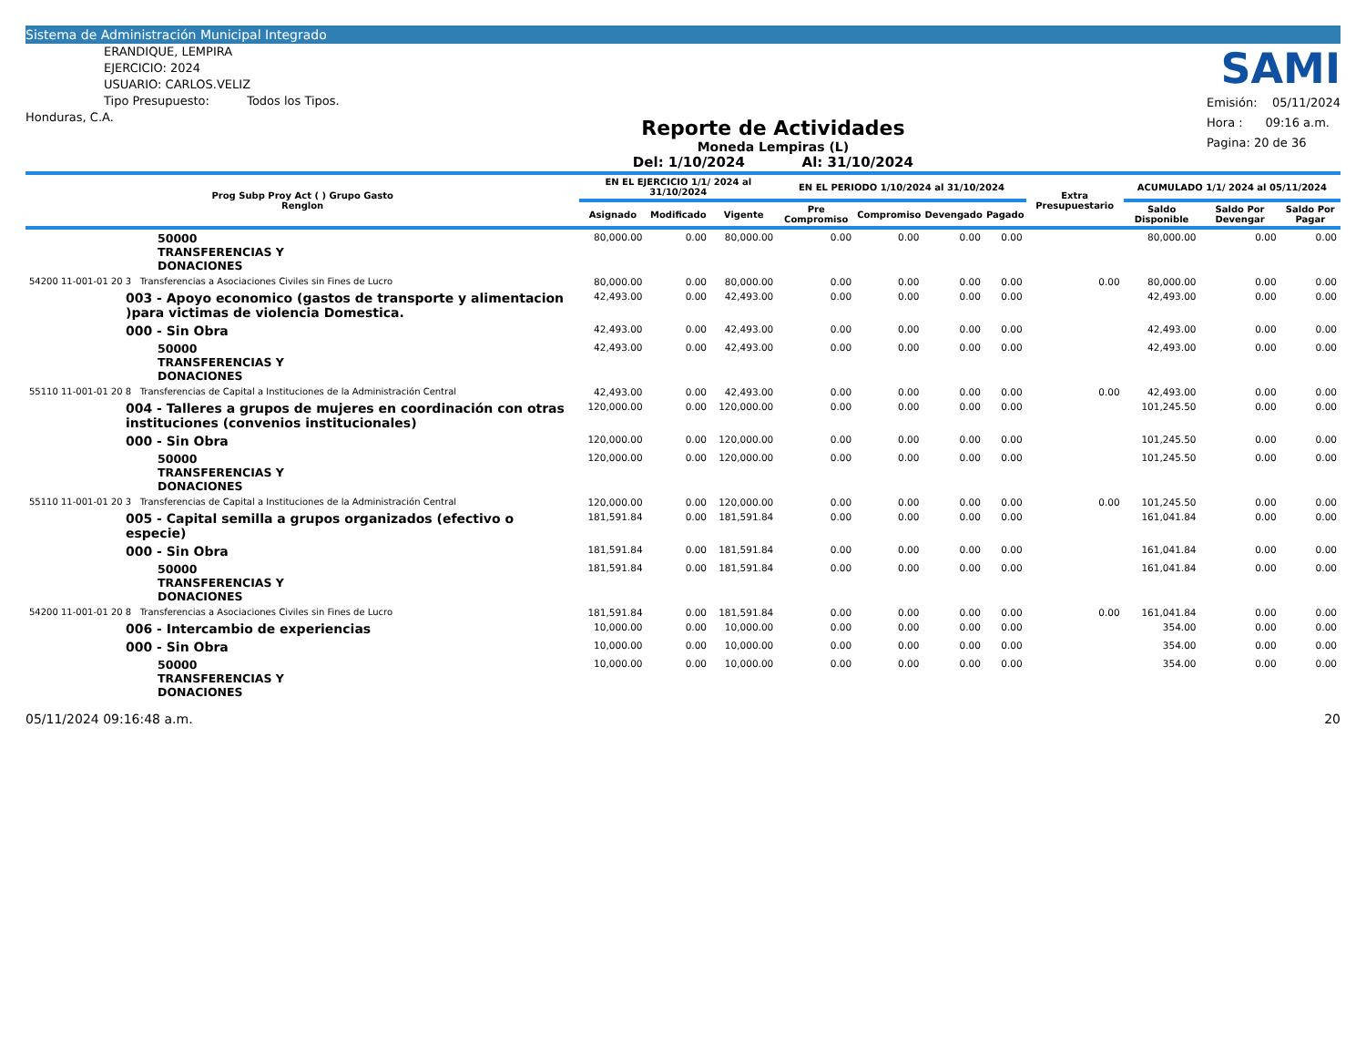Sistema de Administración Municipal Integrado
ERANDIQUE, LEMPIRA
EJERCICIO: 2024
USUARIO: CARLOS.VELIZ
Tipo Presupuesto: Todos los Tipos.
Honduras, C.A.
Reporte de Actividades
Moneda Lempiras (L)
Del: 1/10/2024 Al: 31/10/2024
SAMI
Emisión: 05/11/2024
Hora : 09:16 a.m.
Pagina: 20 de 36
| Prog Subp Proy Act ( ) Grupo Gasto Renglon | EN EL EJERCICIO 1/1/ 2024 al 31/10/2024 | | | EN EL PERIODO 1/10/2024 al 31/10/2024 | | | | Extra Presupuestario | ACUMULADO 1/1/ 2024 al 05/11/2024 | | |
| --- | --- | --- | --- | --- | --- | --- | --- | --- | --- | --- | --- |
| | Asignado | Modificado | Vigente | Pre Compromiso | Compromiso | Devengado | Pagado | | Saldo Disponible | Saldo Por Devengar | Saldo Por Pagar |
| 50000 TRANSFERENCIAS Y DONACIONES | 80,000.00 | 0.00 | 80,000.00 | 0.00 | 0.00 | 0.00 | 0.00 | | 80,000.00 | 0.00 | 0.00 |
| 54200 11-001-01 20 3 Transferencias a Asociaciones Civiles sin Fines de Lucro | 80,000.00 | 0.00 | 80,000.00 | 0.00 | 0.00 | 0.00 | 0.00 | 0.00 | 80,000.00 | 0.00 | 0.00 |
| 003 - Apoyo economico (gastos de transporte y alimentacion )para victimas de violencia Domestica. | 42,493.00 | 0.00 | 42,493.00 | 0.00 | 0.00 | 0.00 | 0.00 | | 42,493.00 | 0.00 | 0.00 |
| 000 - Sin Obra | 42,493.00 | 0.00 | 42,493.00 | 0.00 | 0.00 | 0.00 | 0.00 | | 42,493.00 | 0.00 | 0.00 |
| 50000 TRANSFERENCIAS Y DONACIONES | 42,493.00 | 0.00 | 42,493.00 | 0.00 | 0.00 | 0.00 | 0.00 | | 42,493.00 | 0.00 | 0.00 |
| 55110 11-001-01 20 8 Transferencias de Capital a Instituciones de la Administración Central | 42,493.00 | 0.00 | 42,493.00 | 0.00 | 0.00 | 0.00 | 0.00 | 0.00 | 42,493.00 | 0.00 | 0.00 |
| 004 - Talleres a grupos de mujeres en coordinación con otras instituciones (convenios institucionales) | 120,000.00 | 0.00 | 120,000.00 | 0.00 | 0.00 | 0.00 | 0.00 | | 101,245.50 | 0.00 | 0.00 |
| 000 - Sin Obra | 120,000.00 | 0.00 | 120,000.00 | 0.00 | 0.00 | 0.00 | 0.00 | | 101,245.50 | 0.00 | 0.00 |
| 50000 TRANSFERENCIAS Y DONACIONES | 120,000.00 | 0.00 | 120,000.00 | 0.00 | 0.00 | 0.00 | 0.00 | | 101,245.50 | 0.00 | 0.00 |
| 55110 11-001-01 20 3 Transferencias de Capital a Instituciones de la Administración Central | 120,000.00 | 0.00 | 120,000.00 | 0.00 | 0.00 | 0.00 | 0.00 | 0.00 | 101,245.50 | 0.00 | 0.00 |
| 005 - Capital semilla a grupos organizados (efectivo o especie) | 181,591.84 | 0.00 | 181,591.84 | 0.00 | 0.00 | 0.00 | 0.00 | | 161,041.84 | 0.00 | 0.00 |
| 000 - Sin Obra | 181,591.84 | 0.00 | 181,591.84 | 0.00 | 0.00 | 0.00 | 0.00 | | 161,041.84 | 0.00 | 0.00 |
| 50000 TRANSFERENCIAS Y DONACIONES | 181,591.84 | 0.00 | 181,591.84 | 0.00 | 0.00 | 0.00 | 0.00 | | 161,041.84 | 0.00 | 0.00 |
| 54200 11-001-01 20 8 Transferencias a Asociaciones Civiles sin Fines de Lucro | 181,591.84 | 0.00 | 181,591.84 | 0.00 | 0.00 | 0.00 | 0.00 | 0.00 | 161,041.84 | 0.00 | 0.00 |
| 006 - Intercambio de experiencias | 10,000.00 | 0.00 | 10,000.00 | 0.00 | 0.00 | 0.00 | 0.00 | | 354.00 | 0.00 | 0.00 |
| 000 - Sin Obra | 10,000.00 | 0.00 | 10,000.00 | 0.00 | 0.00 | 0.00 | 0.00 | | 354.00 | 0.00 | 0.00 |
| 50000 TRANSFERENCIAS Y DONACIONES | 10,000.00 | 0.00 | 10,000.00 | 0.00 | 0.00 | 0.00 | 0.00 | | 354.00 | 0.00 | 0.00 |
05/11/2024 09:16:48 a.m. 20